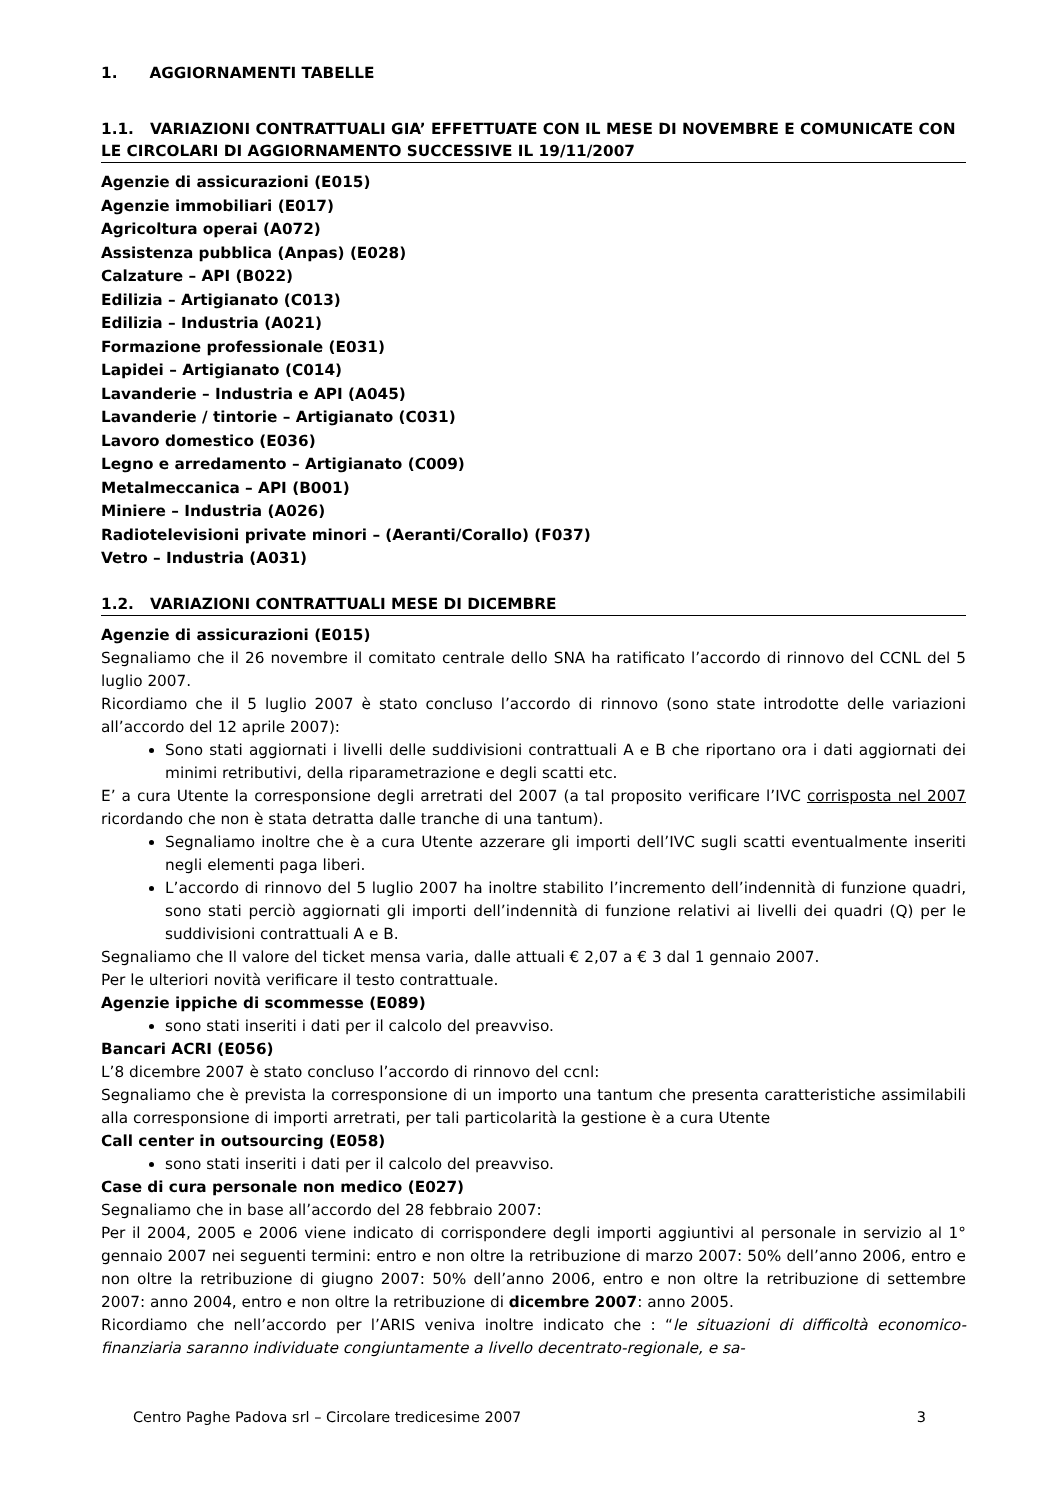1. AGGIORNAMENTI TABELLE
1.1. VARIAZIONI CONTRATTUALI GIA’ EFFETTUATE CON IL MESE DI NOVEMBRE E COMUNICATE CON LE CIRCOLARI DI AGGIORNAMENTO SUCCESSIVE IL 19/11/2007
Agenzie di assicurazioni (E015)
Agenzie immobiliari (E017)
Agricoltura operai (A072)
Assistenza pubblica (Anpas) (E028)
Calzature – API (B022)
Edilizia – Artigianato (C013)
Edilizia – Industria (A021)
Formazione professionale (E031)
Lapidei – Artigianato (C014)
Lavanderie – Industria e API (A045)
Lavanderie / tintorie – Artigianato (C031)
Lavoro domestico (E036)
Legno e arredamento – Artigianato (C009)
Metalmeccanica – API (B001)
Miniere – Industria (A026)
Radiotelevisioni private minori – (Aeranti/Corallo) (F037)
Vetro – Industria (A031)
1.2. VARIAZIONI CONTRATTUALI MESE DI DICEMBRE
Agenzie di assicurazioni (E015)
Segnaliamo che il 26 novembre il comitato centrale dello SNA ha ratificato l’accordo di rinnovo del CCNL del 5 luglio 2007.
Ricordiamo che il 5 luglio 2007 è stato concluso l’accordo di rinnovo (sono state introdotte delle variazioni all’accordo del 12 aprile 2007):
Sono stati aggiornati i livelli delle suddivisioni contrattuali A e B che riportano ora i dati aggiornati dei minimi retributivi, della riparametrazione e degli scatti etc.
E’ a cura Utente la corresponsione degli arretrati del 2007 (a tal proposito verificare l’IVC corrisposta nel 2007 ricordando che non è stata detratta dalle tranche di una tantum).
Segnaliamo inoltre che è a cura Utente azzerare gli importi dell’IVC sugli scatti eventualmente inseriti negli elementi paga liberi.
L’accordo di rinnovo del 5 luglio 2007 ha inoltre stabilito l’incremento dell’indennità di funzione quadri, sono stati perciò aggiornati gli importi dell’indennità di funzione relativi ai livelli dei quadri (Q) per le suddivisioni contrattuali A e B.
Segnaliamo che Il valore del ticket mensa varia, dalle attuali € 2,07 a € 3 dal 1 gennaio 2007.
Per le ulteriori novità verificare il testo contrattuale.
Agenzie ippiche di scommesse (E089)
sono stati inseriti i dati per il calcolo del preavviso.
Bancari ACRI (E056)
L’8 dicembre 2007 è stato concluso l’accordo di rinnovo del ccnl:
Segnaliamo che è prevista la corresponsione di un importo una tantum che presenta caratteristiche assimilabili alla corresponsione di importi arretrati, per tali particolarità la gestione è a cura Utente
Call center in outsourcing (E058)
sono stati inseriti i dati per il calcolo del preavviso.
Case di cura personale non medico (E027)
Segnaliamo che in base all’accordo del 28 febbraio 2007:
Per il 2004, 2005 e 2006 viene indicato di corrispondere degli importi aggiuntivi al personale in servizio al 1° gennaio 2007 nei seguenti termini: entro e non oltre la retribuzione di marzo 2007: 50% dell’anno 2006, entro e non oltre la retribuzione di giugno 2007: 50% dell’anno 2006, entro e non oltre la retribuzione di settembre 2007: anno 2004, entro e non oltre la retribuzione di dicembre 2007: anno 2005.
Ricordiamo che nell’accordo per l’ARIS veniva inoltre indicato che : “le situazioni di difficoltà economico-finanziaria saranno individuate congiuntamente a livello decentrato-regionale, e sa-
Centro Paghe Padova srl – Circolare tredicesime 2007 3